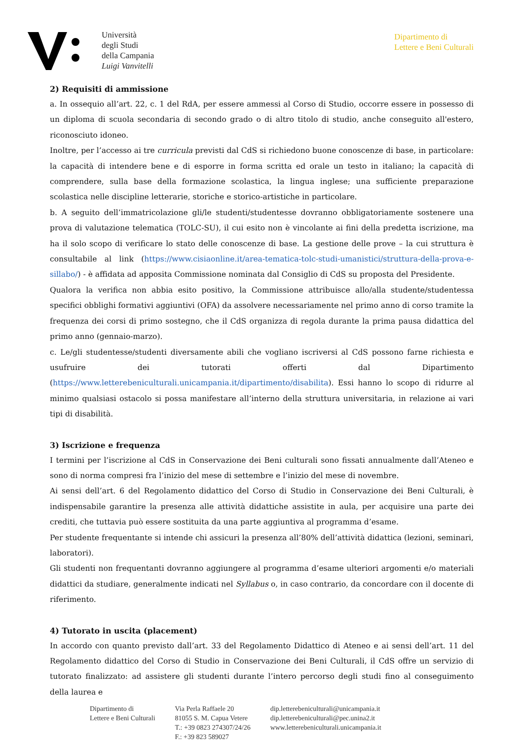Università
degli Studi
della Campania
Luigi Vanvitelli
Dipartimento di
Lettere e Beni Culturali
2) Requisiti di ammissione
a. In ossequio all’art. 22, c. 1 del RdA, per essere ammessi al Corso di Studio, occorre essere in possesso di un diploma di scuola secondaria di secondo grado o di altro titolo di studio, anche conseguito all'estero, riconosciuto idoneo.
Inoltre, per l’accesso ai tre curricula previsti dal CdS si richiedono buone conoscenze di base, in particolare: la capacità di intendere bene e di esporre in forma scritta ed orale un testo in italiano; la capacità di comprendere, sulla base della formazione scolastica, la lingua inglese; una sufficiente preparazione scolastica nelle discipline letterarie, storiche e storico-artistiche in particolare.
b. A seguito dell’immatricolazione gli/le studenti/studentesse dovranno obbligatoriamente sostenere una prova di valutazione telematica (TOLC-SU), il cui esito non è vincolante ai fini della predetta iscrizione, ma ha il solo scopo di verificare lo stato delle conoscenze di base. La gestione delle prove – la cui struttura è consultabile al link (https://www.cisiaonline.it/area-tematica-tolc-studi-umanistici/struttura-della-prova-e-sillabo/) - è affidata ad apposita Commissione nominata dal Consiglio di CdS su proposta del Presidente.
Qualora la verifica non abbia esito positivo, la Commissione attribuisce allo/alla studente/studentessa specifici obblighi formativi aggiuntivi (OFA) da assolvere necessariamente nel primo anno di corso tramite la frequenza dei corsi di primo sostegno, che il CdS organizza di regola durante la prima pausa didattica del primo anno (gennaio-marzo).
c. Le/gli studentesse/studenti diversamente abili che vogliano iscriversi al CdS possono farne richiesta e usufruire dei tutorati offerti dal Dipartimento (https://www.letterebeniculturali.unicampania.it/dipartimento/disabilita). Essi hanno lo scopo di ridurre al minimo qualsiasi ostacolo si possa manifestare all’interno della struttura universitaria, in relazione ai vari tipi di disabilità.
3) Iscrizione e frequenza
I termini per l’iscrizione al CdS in Conservazione dei Beni culturali sono fissati annualmente dall’Ateneo e sono di norma compresi fra l’inizio del mese di settembre e l’inizio del mese di novembre.
Ai sensi dell’art. 6 del Regolamento didattico del Corso di Studio in Conservazione dei Beni Culturali, è indispensabile garantire la presenza alle attività didattiche assistite in aula, per acquisire una parte dei crediti, che tuttavia può essere sostituita da una parte aggiuntiva al programma d’esame.
Per studente frequentante si intende chi assicuri la presenza all’80% dell’attività didattica (lezioni, seminari, laboratori).
Gli studenti non frequentanti dovranno aggiungere al programma d’esame ulteriori argomenti e/o materiali didattici da studiare, generalmente indicati nel Syllabus o, in caso contrario, da concordare con il docente di riferimento.
4) Tutorato in uscita (placement)
In accordo con quanto previsto dall’art. 33 del Regolamento Didattico di Ateneo e ai sensi dell’art. 11 del Regolamento didattico del Corso di Studio in Conservazione dei Beni Culturali, il CdS offre un servizio di tutorato finalizzato: ad assistere gli studenti durante l’intero percorso degli studi fino al conseguimento della laurea e
Dipartimento di
Lettere e Beni Culturali
Via Perla Raffaele 20
81055 S. M. Capua Vetere
T.: +39 0823 274307/24/26
F.: +39 823 589027
dip.letterebeniculturali@unicampania.it
dip.letterebeniculturali@pec.unina2.it
www.letterebeniculturali.unicampania.it